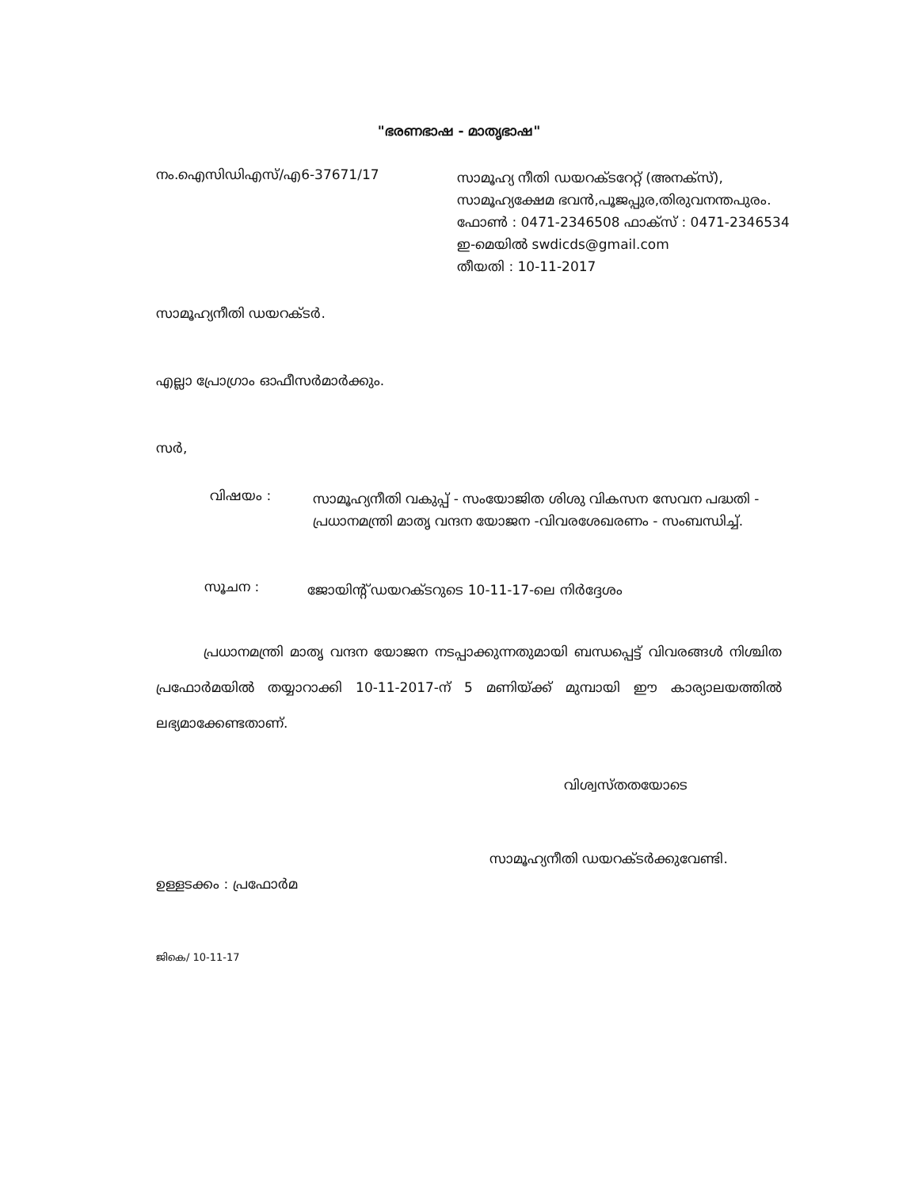"ഭരണഭാഷ - മാതൃഭാഷ"
നം.ഐസിഡിഎസ്/എ6-37671/17
സാമൂഹ്യ നീതി ഡയറക്ടറേറ്റ് (അനക്സ്),
സാമൂഹ്യക്ഷേമ ഭവൻ,പൂജപ്പുര,തിരുവനന്തപുരം.
ഫോൺ : 0471-2346508 ഫാക്സ് : 0471-2346534
ഇ-മെയിൽ swdicds@gmail.com
തീയതി : 10-11-2017
സാമൂഹ്യനീതി ഡയറക്ടർ.
എല്ലാ പ്രോഗ്രാം ഓഫീസർമാർക്കും.
സർ,
വിഷയം :
സാമൂഹ്യനീതി വകുപ്പ് - സംയോജിത ശിശു വികസന സേവന പദ്ധതി - പ്രധാനമന്ത്രി മാതൃ വന്ദന യോജന -വിവരശേഖരണം - സംബന്ധിച്ച്.
സൂചന :
ജോയിന്റ് ഡയറക്ടറുടെ 10-11-17-ലെ നിർദ്ദേശം
പ്രധാനമന്ത്രി മാതൃ വന്ദന യോജന നടപ്പാക്കുന്നതുമായി ബന്ധപ്പെട്ട് വിവരങ്ങൾ നിശ്ചിത പ്രഫോർമയിൽ തയ്യാറാക്കി 10-11-2017-ന് 5 മണിയ്ക്ക് മുമ്പായി ഈ കാര്യാലയത്തിൽ ലഭ്യമാക്കേണ്ടതാണ്.
വിശ്വസ്തതയോടെ
സാമൂഹ്യനീതി ഡയറക്ടർക്കുവേണ്ടി.
ഉള്ളടക്കം : പ്രഫോർമ
ജികെ/ 10-11-17